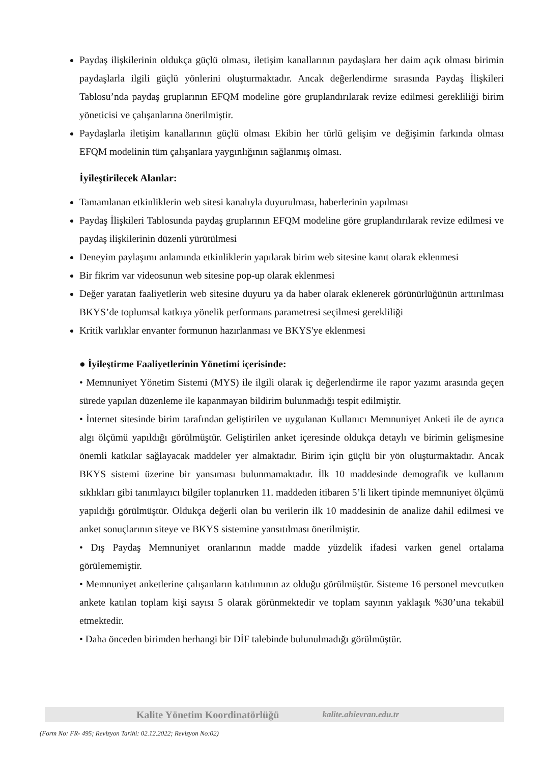Paydaş ilişkilerinin oldukça güçlü olması, iletişim kanallarının paydaşlara her daim açık olması birimin paydaşlarla ilgili güçlü yönlerini oluşturmaktadır. Ancak değerlendirme sırasında Paydaş İlişkileri Tablosu’nda paydaş gruplarının EFQM modeline göre gruplandırılarak revize edilmesi gerekliliği birim yöneticisi ve çalışanlarına önerilmiştir.
Paydaşlarla iletişim kanallarının güçlü olması Ekibin her türlü gelişim ve değişimin farkında olması EFQM modelinin tüm çalışanlara yaygınlığının sağlanmış olması.
İyileştirilecek Alanlar:
Tamamlanan etkinliklerin web sitesi kanalıyla duyurulması, haberlerinin yapılması
Paydaş İlişkileri Tablosunda paydaş gruplarının EFQM modeline göre gruplandırılarak revize edilmesi ve paydaş ilişkilerinin düzenli yürütülmesi
Deneyim paylaşımı anlamında etkinliklerin yapılarak birim web sitesine kanıt olarak eklenmesi
Bir fikrim var videosunun web sitesine pop-up olarak eklenmesi
Değer yaratan faaliyetlerin web sitesine duyuru ya da haber olarak eklenerek görünürlüğünün arttırılması BKYS’de toplumsal katkıya yönelik performans parametresi seçilmesi gerekliliği
Kritik varlıklar envanter formunun hazırlanması ve BKYS'ye eklenmesi
● İyileştirme Faaliyetlerinin Yönetimi içerisinde:
• Memnuniyet Yönetim Sistemi (MYS) ile ilgili olarak iç değerlendirme ile rapor yazımı arasında geçen sürede yapılan düzenleme ile kapanmayan bildirim bulunmadığı tespit edilmiştir.
• İnternet sitesinde birim tarafından geliştirilen ve uygulanan Kullanıcı Memnuniyet Anketi ile de ayrıca algı ölçümü yapıldığı görülmüştür. Geliştirilen anket içeresinde oldukça detaylı ve birimin gelişmesine önemli katkılar sağlayacak maddeler yer almaktadır. Birim için güçlü bir yön oluşturmaktadır. Ancak BKYS sistemi üzerine bir yansıması bulunmamaktadır. İlk 10 maddesinde demografik ve kullanım sıklıkları gibi tanımlayıcı bilgiler toplanırken 11. maddeden itibaren 5’li likert tipinde memnuniyet ölçümü yapıldığı görülmüştür. Oldukça değerli olan bu verilerin ilk 10 maddesinin de analize dahil edilmesi ve anket sonuçlarının siteye ve BKYS sistemine yansıtılması önerilmiştir.
• Dış Paydaş Memnuniyet oranlarının madde madde yüzdelik ifadesi varken genel ortalama görülememiştir.
• Memnuniyet anketlerine çalışanların katılımının az olduğu görülmüştür. Sisteme 16 personel mevcutken ankete katılan toplam kişi sayısı 5 olarak görünmektedir ve toplam sayının yaklaşık %30’una tekabül etmektedir.
• Daha önceden birimden herhangi bir DİF talebinde bulunulmadığı görülmüştür.
Kalite Yönetim Koordinatörlüğü kalite.ahievran.edu.tr
(Form No: FR- 495; Revizyon Tarihi: 02.12.2022; Revizyon No:02)